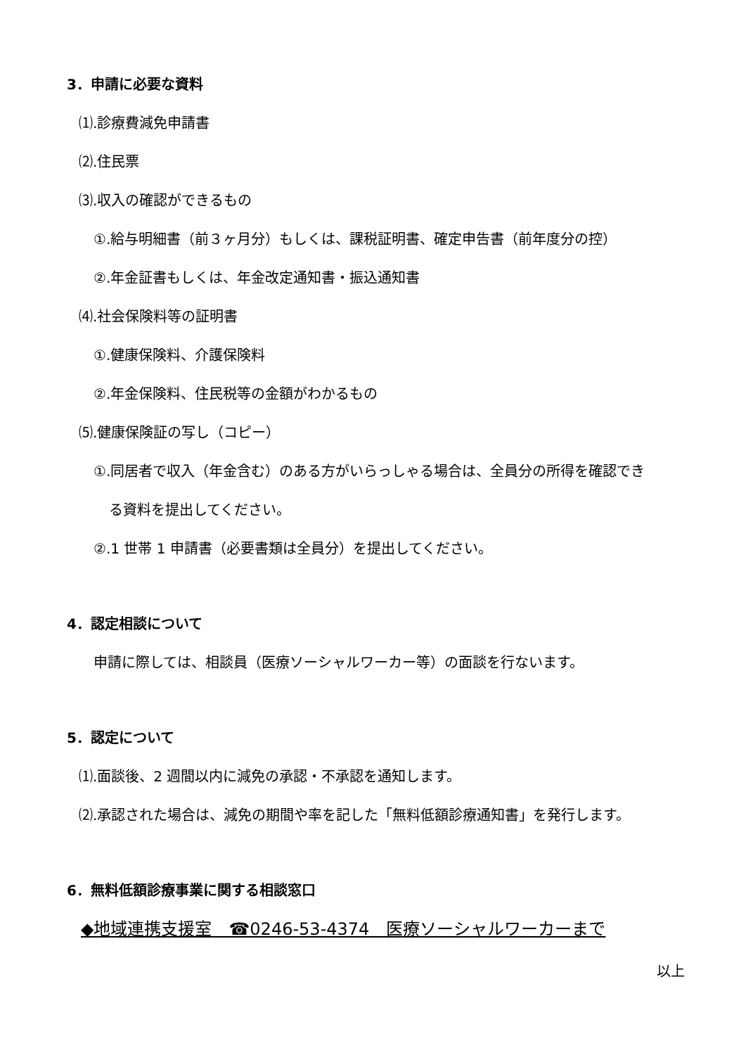3．申請に必要な資料
⑴.診療費減免申請書
⑵.住民票
⑶.収入の確認ができるもの
①.給与明細書（前３ヶ月分）もしくは、課税証明書、確定申告書（前年度分の控）
②.年金証書もしくは、年金改定通知書・振込通知書
⑷.社会保険料等の証明書
①.健康保険料、介護保険料
②.年金保険料、住民税等の金額がわかるもの
⑸.健康保険証の写し（コピー）
①.同居者で収入（年金含む）のある方がいらっしゃる場合は、全員分の所得を確認でき
る資料を提出してください。
②.1 世帯 1 申請書（必要書類は全員分）を提出してください。
4．認定相談について
申請に際しては、相談員（医療ソーシャルワーカー等）の面談を行ないます。
5．認定について
⑴.面談後、2 週間以内に減免の承認・不承認を通知します。
⑵.承認された場合は、減免の期間や率を記した「無料低額診療通知書」を発行します。
6．無料低額診療事業に関する相談窓口
◆地域連携支援室　☎0246-53-4374　医療ソーシャルワーカーまで
以上